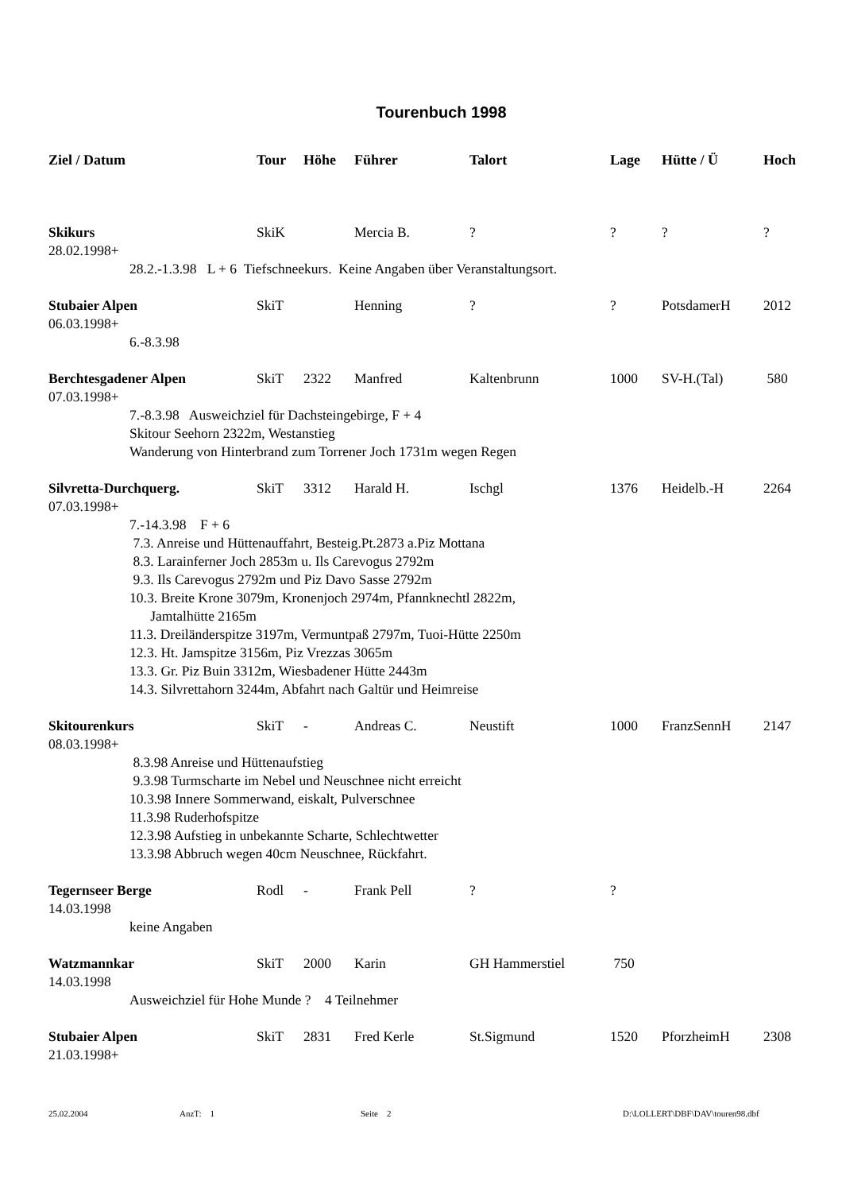Tourenbuch 1998
| Ziel / Datum | Tour | Höhe | Führer | Talort | Lage | Hütte / Ü | Hoch |
| --- | --- | --- | --- | --- | --- | --- | --- |
| Skikurs | SkiK | | Mercia B. | ? | ? | ? | ? |
| 28.02.1998+ | | | | | | | |
| 28.2.-1.3.98 L + 6 Tiefschneekurs. Keine Angaben über Veranstaltungsort. | | | | | | | |
| Stubaier Alpen | SkiT | | Henning | ? | ? | PotsdamerH | 2012 |
| 06.03.1998+ | | | | | | | |
| 6.-8.3.98 | | | | | | | |
| Berchtesgadener Alpen | SkiT | 2322 | Manfred | Kaltenbrunn | 1000 | SV-H.(Tal) | 580 |
| 07.03.1998+ | | | | | | | |
| 7.-8.3.98 Ausweichziel für Dachsteingebirge, F + 4 Skitour Seehorn 2322m, Westanstieg Wanderung von Hinterbrand zum Torrener Joch 1731m wegen Regen | | | | | | | |
| Silvretta-Durchquerg. | SkiT | 3312 | Harald H. | Ischgl | 1376 | Heidelb.-H | 2264 |
| 07.03.1998+ | | | | | | | |
| 7.-14.3.98 F + 6 7.3. Anreise und Hüttenauffahrt, Besteig.Pt.2873 a.Piz Mottana 8.3. Larainferner Joch 2853m u. Ils Carevogus 2792m 9.3. Ils Carevogus 2792m und Piz Davo Sasse 2792m 10.3. Breite Krone 3079m, Kronenjoch 2974m, Pfannknechtl 2822m, Jamtalhütte 2165m 11.3. Dreiländerspitze 3197m, Vermuntpaß 2797m, Tuoi-Hütte 2250m 12.3. Ht. Jamspitze 3156m, Piz Vrezzas 3065m 13.3. Gr. Piz Buin 3312m, Wiesbadener Hütte 2443m 14.3. Silvrettahorn 3244m, Abfahrt nach Galtür und Heimreise | | | | | | | |
| Skitourenkurs | SkiT | - | Andreas C. | Neustift | 1000 | FranzSennH | 2147 |
| 08.03.1998+ | | | | | | | |
| 8.3.98 Anreise und Hüttenaufstieg 9.3.98 Turmscharte im Nebel und Neuschnee nicht erreicht 10.3.98 Innere Sommerwand, eiskalt, Pulverschnee 11.3.98 Ruderhofspitze 12.3.98 Aufstieg in unbekannte Scharte, Schlechtwetter 13.3.98 Abbruch wegen 40cm Neuschnee, Rückfahrt. | | | | | | | |
| Tegernseer Berge | Rodl | - | Frank Pell | ? | ? | | |
| 14.03.1998 | | | | | | | |
| keine Angaben | | | | | | | |
| Watzmannkar | SkiT | 2000 | Karin | GH Hammerstiel | 750 | | |
| 14.03.1998 | | | | | | | |
| Ausweichziel für Hohe Munde ? 4 Teilnehmer | | | | | | | |
| Stubaier Alpen | SkiT | 2831 | Fred Kerle | St.Sigmund | 1520 | PforzheimH | 2308 |
| 21.03.1998+ | | | | | | | |
25.02.2004 AnzT: 1 Seite 2 D:\LOLLERT\DBF\DAV\touren98.dbf